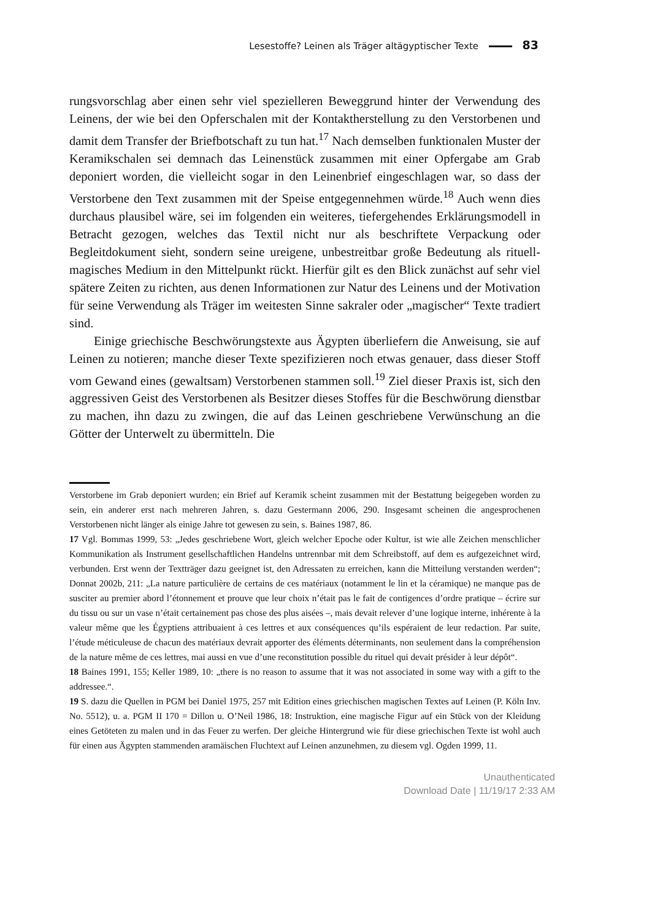Lesestoffe? Leinen als Träger altägyptischer Texte 83
rungsvorschlag aber einen sehr viel spezielleren Beweggrund hinter der Verwendung des Leinens, der wie bei den Opferschalen mit der Kontaktherstellung zu den Verstorbenen und damit dem Transfer der Briefbotschaft zu tun hat.<sup>17</sup> Nach demselben funktionalen Muster der Keramikschalen sei demnach das Leinenstück zusammen mit einer Opfergabe am Grab deponiert worden, die vielleicht sogar in den Leinenbrief eingeschlagen war, so dass der Verstorbene den Text zusammen mit der Speise entgegennehmen würde.<sup>18</sup> Auch wenn dies durchaus plausibel wäre, sei im folgenden ein weiteres, tiefergehendes Erklärungsmodell in Betracht gezogen, welches das Textil nicht nur als beschriftete Verpackung oder Begleitdokument sieht, sondern seine ureigene, unbestreitbar große Bedeutung als rituell-magisches Medium in den Mittelpunkt rückt. Hierfür gilt es den Blick zunächst auf sehr viel spätere Zeiten zu richten, aus denen Informationen zur Natur des Leinens und der Motivation für seine Verwendung als Träger im weitesten Sinne sakraler oder „magischer“ Texte tradiert sind.
Einige griechische Beschwörungstexte aus Ägypten überliefern die Anweisung, sie auf Leinen zu notieren; manche dieser Texte spezifizieren noch etwas genauer, dass dieser Stoff vom Gewand eines (gewaltsam) Verstorbenen stammen soll.<sup>19</sup> Ziel dieser Praxis ist, sich den aggressiven Geist des Verstorbenen als Besitzer dieses Stoffes für die Beschwörung dienstbar zu machen, ihn dazu zu zwingen, die auf das Leinen geschriebene Verwünschung an die Götter der Unterwelt zu übermitteln. Die
Verstorbene im Grab deponiert wurden; ein Brief auf Keramik scheint zusammen mit der Bestattung beigegeben worden zu sein, ein anderer erst nach mehreren Jahren, s. dazu Gestermann 2006, 290. Insgesamt scheinen die angesprochenen Verstorbenen nicht länger als einige Jahre tot gewesen zu sein, s. Baines 1987, 86.
17 Vgl. Bommas 1999, 53: „Jedes geschriebene Wort, gleich welcher Epoche oder Kultur, ist wie alle Zeichen menschlicher Kommunikation als Instrument gesellschaftlichen Handelns untrennbar mit dem Schreibstoff, auf dem es aufgezeichnet wird, verbunden. Erst wenn der Textträger dazu geeignet ist, den Adressaten zu erreichen, kann die Mitteilung verstanden werden“; Donnat 2002b, 211: „La nature particulière de certains de ces matériaux (notamment le lin et la céramique) ne manque pas de susciter au premier abord l’étonnement et prouve que leur choix n’était pas le fait de contigences d’ordre pratique – écrire sur du tissu ou sur un vase n’était certainement pas chose des plus aisées –, mais devait relever d’une logique interne, inhérente à la valeur même que les Égyptiens attribuaient à ces lettres et aux conséquences qu’ils espéraient de leur redaction. Par suite, l’étude méticuleuse de chacun des matériaux devrait apporter des éléments déterminants, non seulement dans la compréhension de la nature même de ces lettres, mai aussi en vue d’une reconstitution possible du rituel qui devait présider à leur dépôt“.
18 Baines 1991, 155; Keller 1989, 10: „there is no reason to assume that it was not associated in some way with a gift to the addressee.“.
19 S. dazu die Quellen in PGM bei Daniel 1975, 257 mit Edition eines griechischen magischen Textes auf Leinen (P. Köln Inv. No. 5512), u. a. PGM II 170 = Dillon u. O’Neil 1986, 18: Instruktion, eine magische Figur auf ein Stück von der Kleidung eines Getöteten zu malen und in das Feuer zu werfen. Der gleiche Hintergrund wie für diese griechischen Texte ist wohl auch für einen aus Ägypten stammenden aramäischen Fluchtext auf Leinen anzunehmen, zu diesem vgl. Ogden 1999, 11.
Unauthenticated
Download Date | 11/19/17 2:33 AM